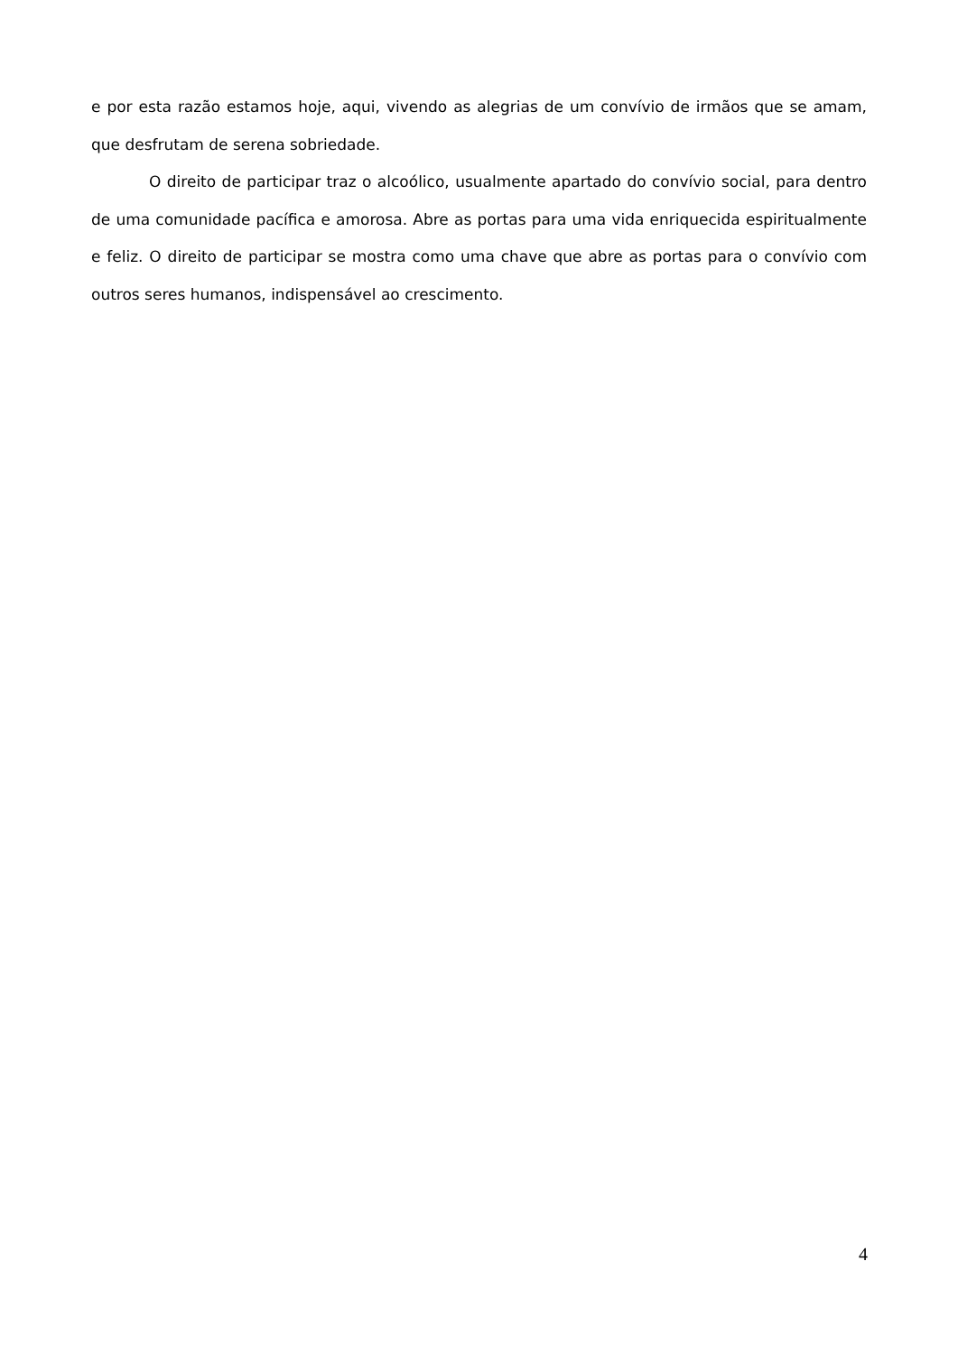e por esta razão estamos hoje, aqui, vivendo as alegrias de um convívio de irmãos que se amam, que desfrutam de serena sobriedade.
O direito de participar traz o alcoólico, usualmente apartado do convívio social, para dentro de uma comunidade pacífica e amorosa. Abre as portas para uma vida enriquecida espiritualmente e feliz. O direito de participar se mostra como uma chave que abre as portas para o convívio com outros seres humanos, indispensável ao crescimento.
4